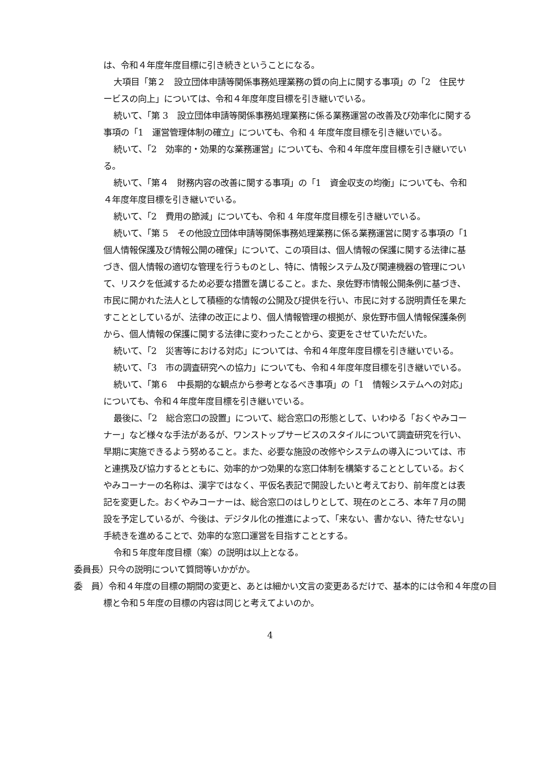は、令和４年度年度目標に引き続きということになる。
大項目「第２　設立団体申請等関係事務処理業務の質の向上に関する事項」の「2　住民サービスの向上」については、令和４年度年度目標を引き継いでいる。
続いて、「第 3　設立団体申請等関係事務処理業務に係る業務運営の改善及び効率化に関する事項の「1　運営管理体制の確立」についても、令和 4 年度年度目標を引き継いでいる。
続いて、「2　効率的・効果的な業務運営」についても、令和４年度年度目標を引き継いでいる。
続いて、「第４　財務内容の改善に関する事項」の「1　資金収支の均衡」についても、令和４年度年度目標を引き継いでいる。
続いて、「2　費用の節減」についても、令和 4 年度年度目標を引き継いでいる。
続いて、「第 5　その他設立団体申請等関係事務処理業務に係る業務運営に関する事項の「1　個人情報保護及び情報公開の確保」について、この項目は、個人情報の保護に関する法律に基づき、個人情報の適切な管理を行うものとし、特に、情報システム及び関連機器の管理について、リスクを低減するため必要な措置を講じること。また、泉佐野市情報公開条例に基づき、市民に開かれた法人として積極的な情報の公開及び提供を行い、市民に対する説明責任を果たすこととしているが、法律の改正により、個人情報管理の根拠が、泉佐野市個人情報保護条例から、個人情報の保護に関する法律に変わったことから、変更をさせていただいた。
続いて、「2　災害等における対応」については、令和４年度年度目標を引き継いでいる。
続いて、「3　市の調査研究への協力」についても、令和４年度年度目標を引き継いでいる。
続いて、「第６　中長期的な観点から参考となるべき事項」の「1　情報システムへの対応」についても、令和４年度年度目標を引き継いでいる。
最後に、「2　総合窓口の設置」について、総合窓口の形態として、いわゆる「おくやみコーナー」など様々な手法があるが、ワンストップサービスのスタイルについて調査研究を行い、早期に実施できるよう努めること。また、必要な施設の改修やシステムの導入については、市と連携及び協力するとともに、効率的かつ効果的な窓口体制を構築することとしている。おくやみコーナーの名称は、漢字ではなく、平仮名表記で開設したいと考えており、前年度とは表記を変更した。おくやみコーナーは、総合窓口のはしりとして、現在のところ、本年７月の開設を予定しているが、今後は、デジタル化の推進によって、「来ない、書かない、待たせない」手続きを進めることで、効率的な窓口運営を目指すこととする。
令和５年度年度目標（案）の説明は以上となる。
委員長）只今の説明について質問等いかがか。
委　員）令和４年度の目標の期間の変更と、あとは細かい文言の変更あるだけで、基本的には令和４年度の目標と令和５年度の目標の内容は同じと考えてよいのか。
4